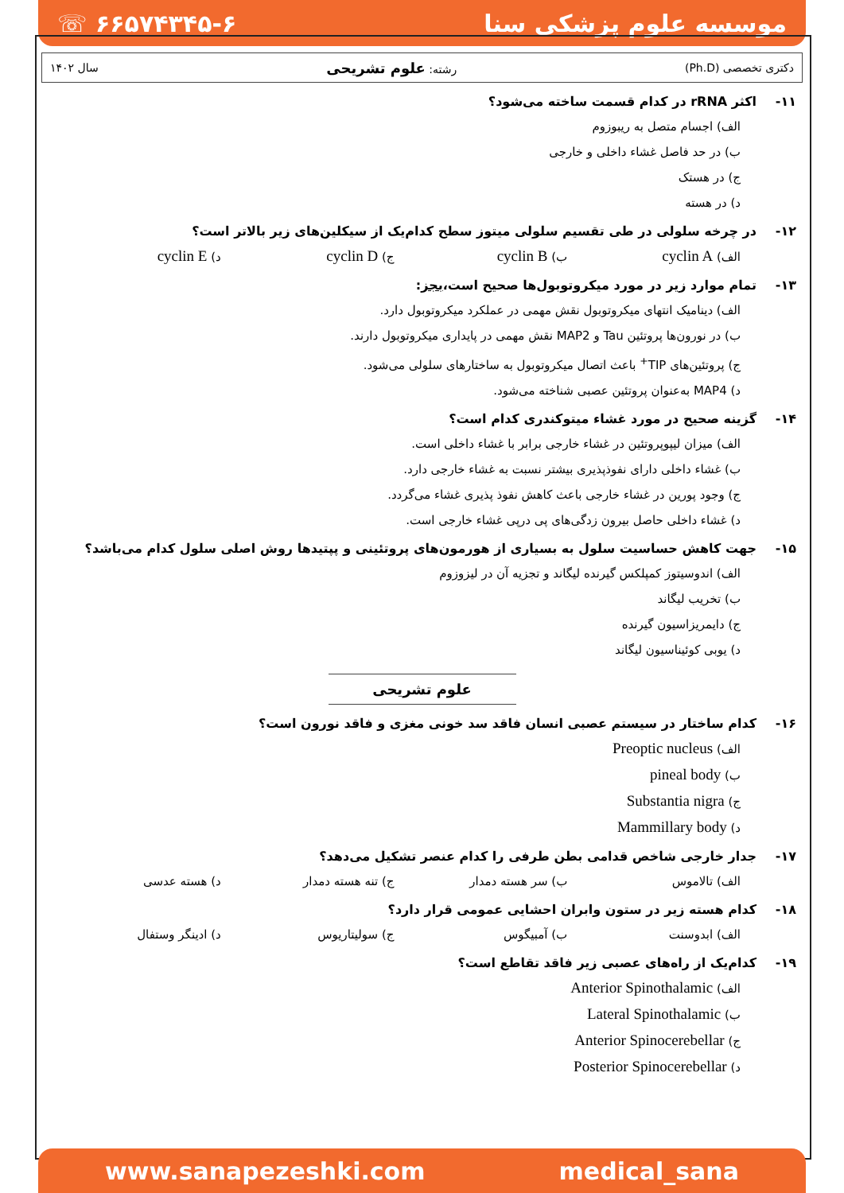☏ ۶۶۵۷۴۳۴۵-۶ موسسه علوم پزشکی سنا
دکتری تخصصی (Ph.D) رشته: علوم تشریحی سال ۱۴۰۲
۱۱- اکثر rRNA در کدام قسمت ساخته می‌شود؟
الف) اجسام متصل به ریبوزوم
ب) در حد فاصل غشاء داخلی و خارجی
ج) در هستک
د) در هسته
۱۲- در چرخه سلولی در طی تقسیم سلولی میتوز سطح کدام‌یک از سیکلین‌های زیر بالاتر است؟
الف) cyclin A
ب) cyclin B
ج) cyclin D
د) cyclin E
۱۳- تمام موارد زیر در مورد میکروتوبول‌ها صحیح است، بجز:
الف) دینامیک انتهای میکروتوبول نقش مهمی در عملکرد میکروتوبول دارد.
ب) در نورون‌ها پروتئین Tau و MAP2 نقش مهمی در پایداری میکروتوبول دارند.
ج) پروتئین‌های TIP<sup>+</sup> باعث اتصال میکروتوبول به ساختارهای سلولی می‌شود.
د) MAP4 به‌عنوان پروتئین عصبی شناخته می‌شود.
۱۴- گزینه صحیح در مورد غشاء میتوکندری کدام است؟
الف) میزان لیپوپروتئین در غشاء خارجی برابر با غشاء داخلی است.
ب) غشاء داخلی دارای نفوذپذیری بیشتر نسبت به غشاء خارجی دارد.
ج) وجود پورین در غشاء خارجی باعث کاهش نفوذ پذیری غشاء می‌گردد.
د) غشاء داخلی حاصل بیرون زدگی‌های پی درپی غشاء خارجی است.
۱۵- جهت کاهش حساسیت سلول به بسیاری از هورمون‌های پروتئینی و پپتیدها روش اصلی سلول کدام می‌باشد؟
الف) اندوسیتوز کمپلکس گیرنده لیگاند و تجزیه آن در لیزوزوم
ب) تخریب لیگاند
ج) دایمریزاسیون گیرنده
د) یوبی کوئیناسیون لیگاند
علوم تشریحی
۱۶- کدام ساختار در سیستم عصبی انسان فاقد سد خونی مغزی و فاقد نورون است؟
الف) Preoptic nucleus
ب) pineal body
ج) Substantia nigra
د) Mammillary body
۱۷- جدار خارجی شاخص قدامی بطن طرفی را کدام عنصر تشکیل می‌دهد؟
الف) تالاموس ب) سر هسته دمدار ج) تنه هسته دمدار د) هسته عدسی
۱۸- کدام هسته زیر در ستون وابران احشایی عمومی قرار دارد؟
الف) ابدوسنت ب) آمبیگوس ج) سولیتاریوس د) ادینگر وستفال
۱۹- کدام‌یک از راه‌های عصبی زیر فاقد تقاطع است؟
الف) Anterior Spinothalamic
ب) Lateral Spinothalamic
ج) Anterior Spinocerebellar
د) Posterior Spinocerebellar
www.sanapezeshki.com medical_sana